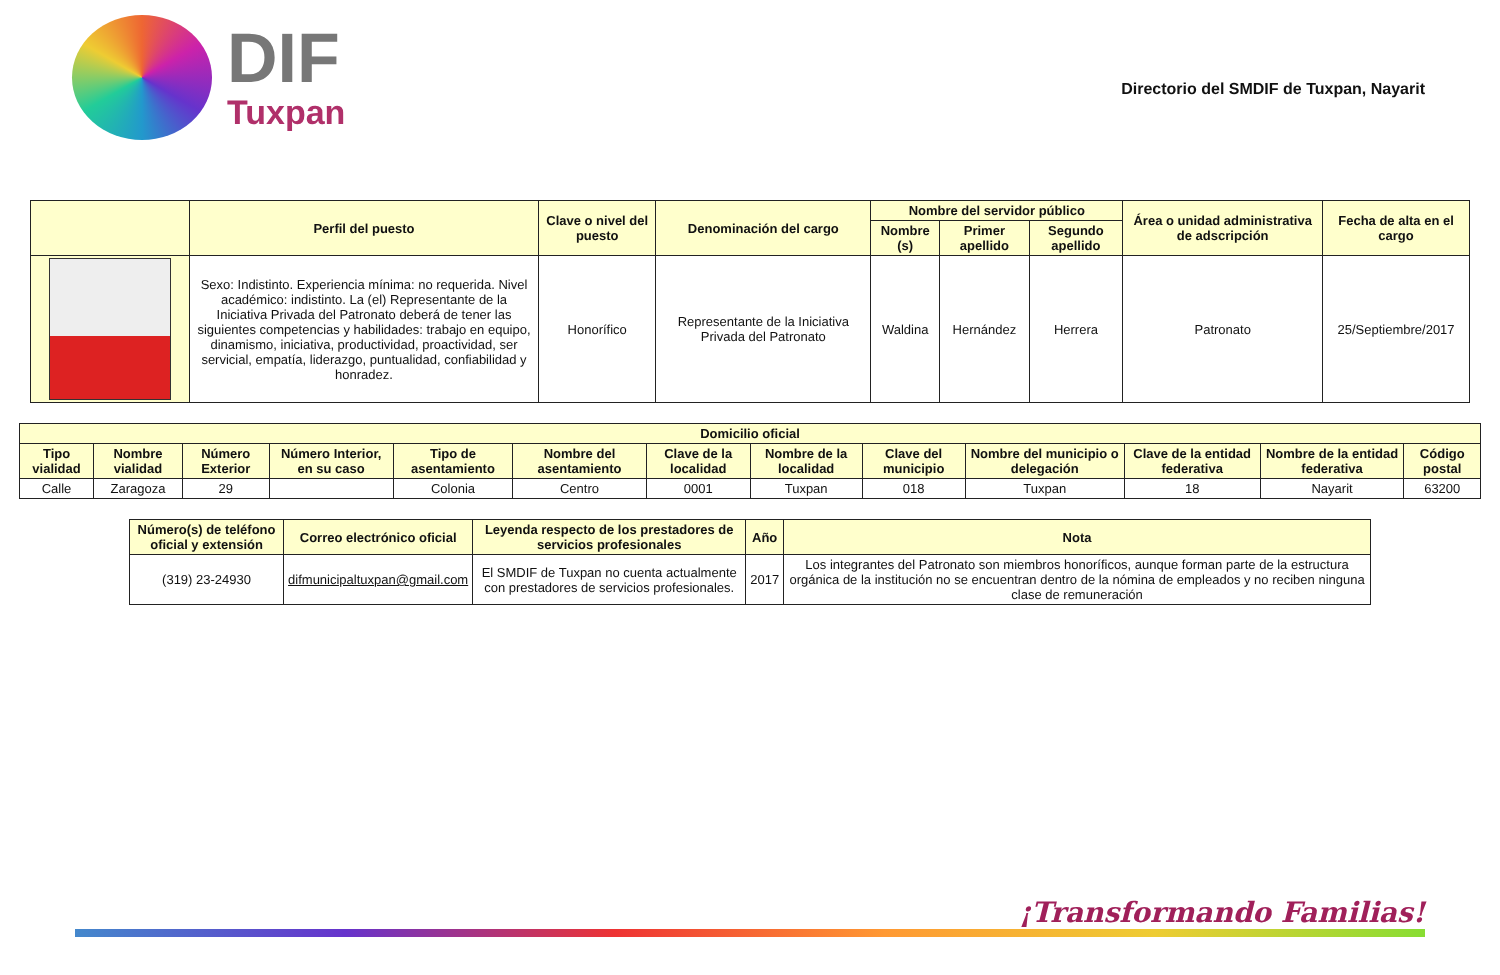DIF
Tuxpan
Directorio del SMDIF de Tuxpan, Nayarit
| | Perfil del puesto | Clave o nivel del puesto | Denominación del cargo | Nombre del servidor público | | | Área o unidad administrativa de adscripción | Fecha de alta en el cargo |
| --- | --- | --- | --- | --- | --- | --- | --- | --- |
| | | | | Nombre (s) | Primer apellido | Segundo apellido | | |
| | Sexo: Indistinto. Experiencia mínima: no requerida. Nivel académico: indistinto. La (el) Representante de la Iniciativa Privada del Patronato deberá de tener las siguientes competencias y habilidades: trabajo en equipo, dinamismo, iniciativa, productividad, proactividad, ser servicial, empatía, liderazgo, puntualidad, confiabilidad y honradez. | Honorífico | Representante de la Iniciativa Privada del Patronato | Waldina | Hernández | Herrera | Patronato | 25/Septiembre/2017 |
| Domicilio oficial | | | | | | | | | | | | |
| --- | --- | --- | --- | --- | --- | --- | --- | --- | --- | --- | --- | --- |
| Tipo vialidad | Nombre vialidad | Número Exterior | Número Interior, en su caso | Tipo de asentamiento | Nombre del asentamiento | Clave de la localidad | Nombre de la localidad | Clave del municipio | Nombre del municipio o delegación | Clave de la entidad federativa | Nombre de la entidad federativa | Código postal |
| Calle | Zaragoza | 29 | | Colonia | Centro | 0001 | Tuxpan | 018 | Tuxpan | 18 | Nayarit | 63200 |
| Número(s) de teléfono oficial y extensión | Correo electrónico oficial | Leyenda respecto de los prestadores de servicios profesionales | Año | Nota |
| --- | --- | --- | --- | --- |
| (319) 23-24930 | difmunicipaltuxpan@gmail.com | El SMDIF de Tuxpan no cuenta actualmente con prestadores de servicios profesionales. | 2017 | Los integrantes del Patronato son miembros honoríficos, aunque forman parte de la estructura orgánica de la institución no se encuentran dentro de la nómina de empleados y no reciben ninguna clase de remuneración |
¡Transformando Familias!